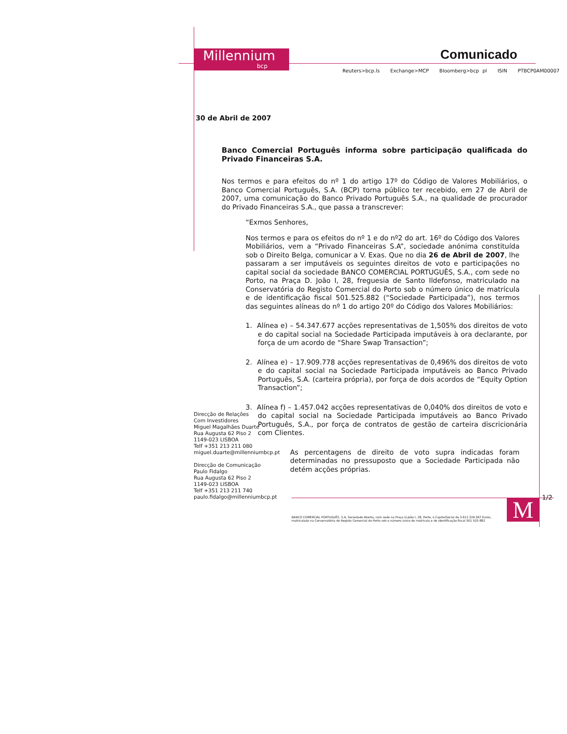Millennium
bcp
Comunicado
Reuters>bcp.ls Exchange>MCP Bloomberg>bcp pl ISIN PTBCP0AM00007
30 de Abril de 2007
Banco Comercial Português informa sobre participação qualificada do Privado Financeiras S.A.
Nos termos e para efeitos do nº 1 do artigo 17º do Código de Valores Mobiliários, o Banco Comercial Português, S.A. (BCP) torna público ter recebido, em 27 de Abril de 2007, uma comunicação do Banco Privado Português S.A., na qualidade de procurador do Privado Financeiras S.A., que passa a transcrever:
“Exmos Senhores,
Nos termos e para os efeitos do nº 1 e do nº2 do art. 16º do Código dos Valores Mobiliários, vem a “Privado Financeiras S.A”, sociedade anónima constituída sob o Direito Belga, comunicar a V. Exas. Que no dia 26 de Abril de 2007, lhe passaram a ser imputáveis os seguintes direitos de voto e participações no capital social da sociedade BANCO COMERCIAL PORTUGUÊS, S.A., com sede no Porto, na Praça D. João I, 28, freguesia de Santo Ildefonso, matriculado na Conservatória do Registo Comercial do Porto sob o número único de matrícula e de identificação fiscal 501.525.882 (“Sociedade Participada”), nos termos das seguintes alíneas do nº 1 do artigo 20º do Código dos Valores Mobiliários:
1. Alínea e) – 54.347.677 acções representativas de 1,505% dos direitos de voto e do capital social na Sociedade Participada imputáveis à ora declarante, por força de um acordo de “Share Swap Transaction”;
2. Alínea e) – 17.909.778 acções representativas de 0,496% dos direitos de voto e do capital social na Sociedade Participada imputáveis ao Banco Privado Português, S.A. (carteira própria), por força de dois acordos de “Equity Option Transaction”;
3. Alínea f) – 1.457.042 acções representativas de 0,040% dos direitos de voto e do capital social na Sociedade Participada imputáveis ao Banco Privado Português, S.A., por força de contratos de gestão de carteira discricionária com Clientes.
As percentagens de direito de voto supra indicadas foram determinadas no pressuposto que a Sociedade Participada não detém acções próprias.
Direcção de Relações
Com Investidores
Miguel Magalhães Duarte
Rua Augusta 62 Piso 2
1149-023 LISBOA
Telf +351 213 211 080
miguel.duarte@millenniumbcp.pt
Direcção de Comunicação
Paulo Fidalgo
Rua Augusta 62 Piso 2
1149-023 LISBOA
Telf +351 213 211 740
paulo.fidalgo@millenniumbcp.pt
1/2
M
BANCO COMERCIAL PORTUGUÊS, S.A, Sociedade Aberta, com sede na Praça D.João I, 28, Porto, o CapitalSocial de 3.611.329.567 Euros, matriculada na Conservatória do Registo Comercial do Porto sob o número único de matrícula e de identificação fiscal 501 525 882